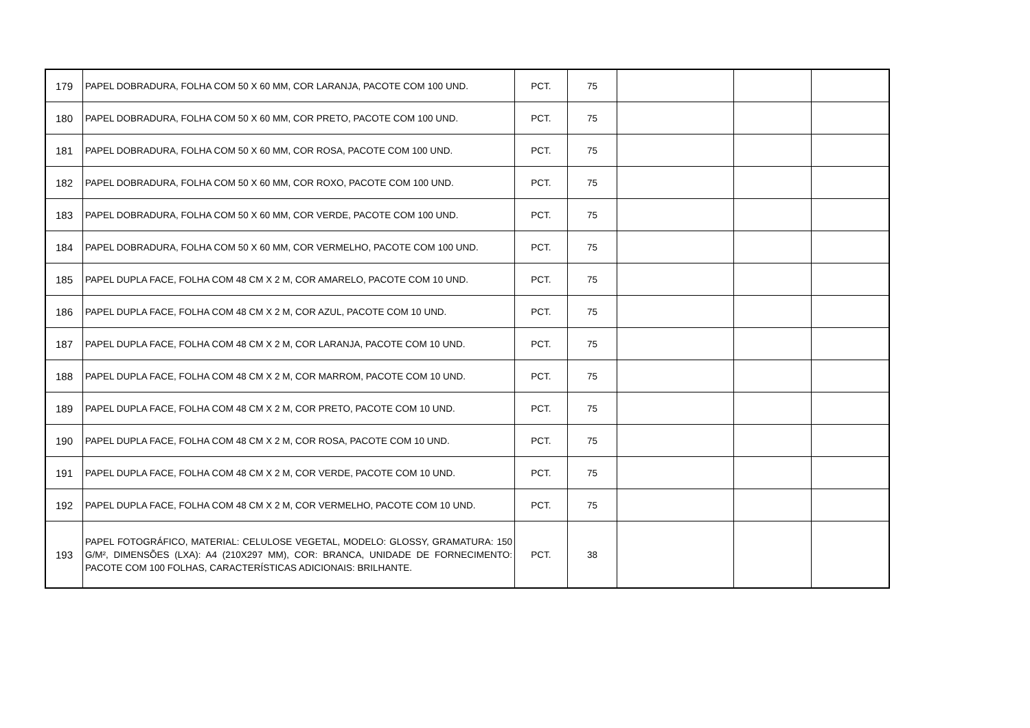| 179 | PAPEL DOBRADURA, FOLHA COM 50 X 60 MM, COR LARANJA, PACOTE COM 100 UND. | PCT. | 75 | | | |
| 180 | PAPEL DOBRADURA, FOLHA COM 50 X 60 MM, COR PRETO, PACOTE COM 100 UND. | PCT. | 75 | | | |
| 181 | PAPEL DOBRADURA, FOLHA COM 50 X 60 MM, COR ROSA, PACOTE COM 100 UND. | PCT. | 75 | | | |
| 182 | PAPEL DOBRADURA, FOLHA COM 50 X 60 MM, COR ROXO, PACOTE COM 100 UND. | PCT. | 75 | | | |
| 183 | PAPEL DOBRADURA, FOLHA COM 50 X 60 MM, COR VERDE, PACOTE COM 100 UND. | PCT. | 75 | | | |
| 184 | PAPEL DOBRADURA, FOLHA COM 50 X 60 MM, COR VERMELHO, PACOTE COM 100 UND. | PCT. | 75 | | | |
| 185 | PAPEL DUPLA FACE, FOLHA COM 48 CM X 2 M, COR AMARELO, PACOTE COM 10 UND. | PCT. | 75 | | | |
| 186 | PAPEL DUPLA FACE, FOLHA COM 48 CM X 2 M, COR AZUL, PACOTE COM 10 UND. | PCT. | 75 | | | |
| 187 | PAPEL DUPLA FACE, FOLHA COM 48 CM X 2 M, COR LARANJA, PACOTE COM 10 UND. | PCT. | 75 | | | |
| 188 | PAPEL DUPLA FACE, FOLHA COM 48 CM X 2 M, COR MARROM, PACOTE COM 10 UND. | PCT. | 75 | | | |
| 189 | PAPEL DUPLA FACE, FOLHA COM 48 CM X 2 M, COR PRETO, PACOTE COM 10 UND. | PCT. | 75 | | | |
| 190 | PAPEL DUPLA FACE, FOLHA COM 48 CM X 2 M, COR ROSA, PACOTE COM 10 UND. | PCT. | 75 | | | |
| 191 | PAPEL DUPLA FACE, FOLHA COM 48 CM X 2 M, COR VERDE, PACOTE COM 10 UND. | PCT. | 75 | | | |
| 192 | PAPEL DUPLA FACE, FOLHA COM 48 CM X 2 M, COR VERMELHO, PACOTE COM 10 UND. | PCT. | 75 | | | |
| 193 | PAPEL FOTOGRÁFICO, MATERIAL: CELULOSE VEGETAL, MODELO: GLOSSY, GRAMATURA: 150 G/M², DIMENSÕES (LXA): A4 (210X297 MM), COR: BRANCA, UNIDADE DE FORNECIMENTO: PACOTE COM 100 FOLHAS, CARACTERÍSTICAS ADICIONAIS: BRILHANTE. | PCT. | 38 | | | |